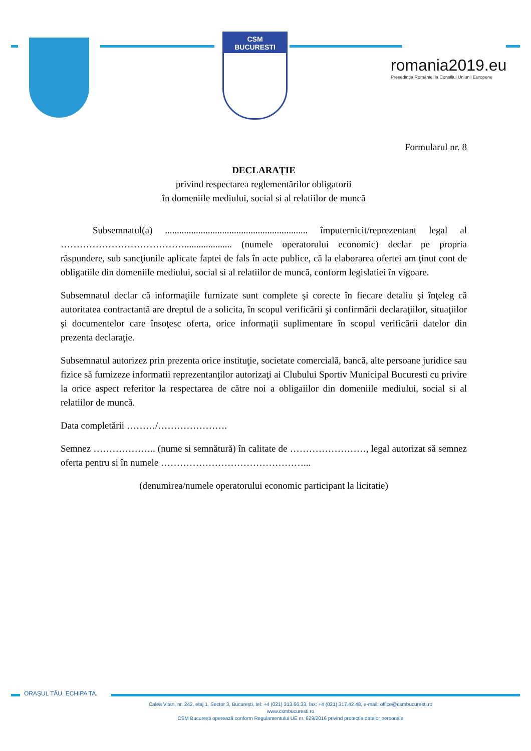CSM BUCURESTI
romania2019.eu
Președinția României la Consiliul Uniunii Europene
Formularul nr. 8
DECLARAŢIE
privind respectarea reglementărilor obligatorii
în domeniile mediului, social si al relatiilor de muncă
Subsemnatul(a) ............................................................ împuternicit/reprezentant legal al ………………………………….................... (numele operatorului economic) declar pe propria răspundere, sub sancţiunile aplicate faptei de fals în acte publice, că la elaborarea ofertei am ţinut cont de obligatiile din domeniile mediului, social si al relatiilor de muncă, conform legislatiei în vigoare.
Subsemnatul declar că informaţiile furnizate sunt complete şi corecte în fiecare detaliu şi înţeleg că autoritatea contractantă are dreptul de a solicita, în scopul verificării şi confirmării declaraţiilor, situaţiilor şi documentelor care însoţesc oferta, orice informaţii suplimentare în scopul verificării datelor din prezenta declaraţie.
Subsemnatul autorizez prin prezenta orice instituţie, societate comercială, bancă, alte persoane juridice sau fizice să furnizeze informatii reprezentanţilor autorizaţi ai Clubului Sportiv Municipal Bucuresti cu privire la orice aspect referitor la respectarea de către noi a obligaiilor din domeniile mediului, social si al relatiilor de muncă.
Data completării ………/………………….
Semnez ……………….. (nume si semnătură) în calitate de ……………………, legal autorizat să semnez oferta pentru si în numele ………………………………………...
(denumirea/numele operatorului economic participant la licitatie)
ORAȘUL TĂU. ECHIPA TA.
Calea Vitan, nr. 242, etaj 1, Sector 3, București, tel: +4 (021) 313.66.33, fax: +4 (021) 317.42.48, e-mail: office@csmbucuresti.ro
www.csmbucuresti.ro
CSM București operează conform Regulamentului UE nr. 629/2016 privind protecția datelor personale